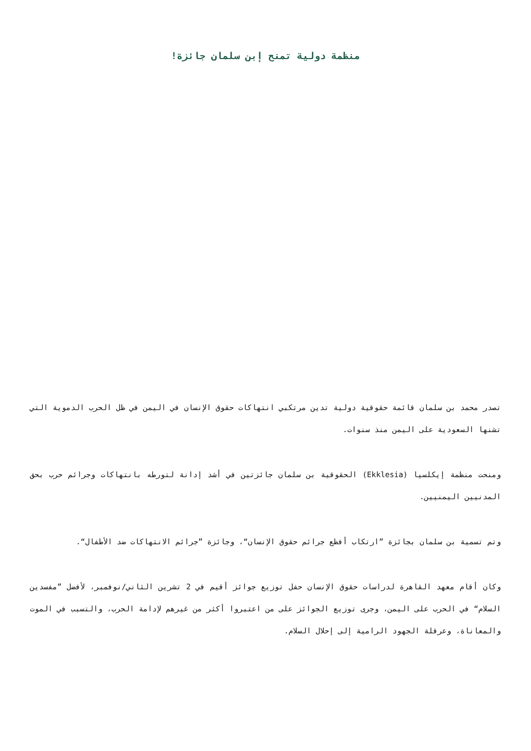منظمة دولية تمنح إبن سلمان جائزة!
تصدر محمد بن سلمان قائمة حقوقية دولية تدين مرتكبي انتهاكات حقوق الإنسان في اليمن في ظل الحرب الدموية التي تشنها السعودية على اليمن منذ سنوات.
ومنحت منظمة إيكلسيا (Ekklesia) الحقوقية بن سلمان جائزتين في أشد إدانة لتورطه بانتهاكات وجرائم حرب بحق المدنيين اليمنيين.
وتم تسمية بن سلمان بجائزة ”ارتكاب أفظع جرائم حقوق الإنسان“، وجائزة ”جرائم الانتهاكات ضد الأطفال“.
وكان أقام معهد القاهرة لدراسات حقوق الإنسان حفل توزيع جوائز أقيم في 2 تشرين الثاني/نوفمبر، لأفضل ”مفسدين السلام“ في الحرب على اليمن، وجرى توزيع الجوائز على من اعتبروا أكثر من غيرهم لإدامة الحرب، والتسبب في الموت والمعاناة، وعرقلة الجهود الرامية إلى إحلال السلام.